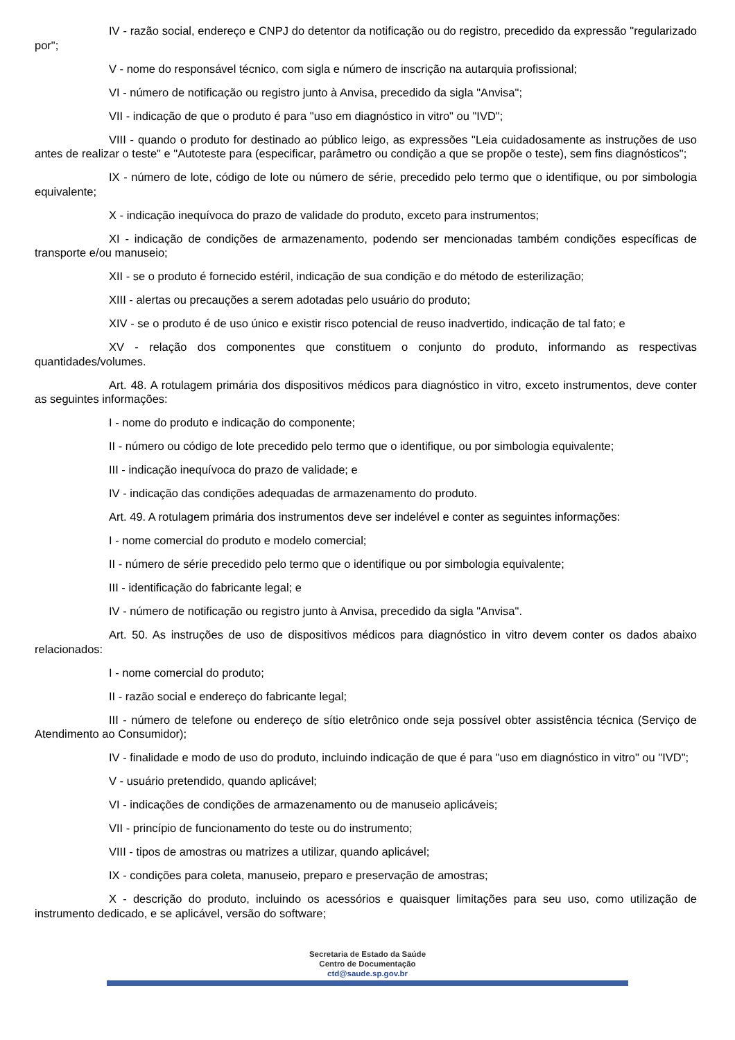IV - razão social, endereço e CNPJ do detentor da notificação ou do registro, precedido da expressão "regularizado por";
V - nome do responsável técnico, com sigla e número de inscrição na autarquia profissional;
VI - número de notificação ou registro junto à Anvisa, precedido da sigla "Anvisa";
VII - indicação de que o produto é para "uso em diagnóstico in vitro" ou "IVD";
VIII - quando o produto for destinado ao público leigo, as expressões "Leia cuidadosamente as instruções de uso antes de realizar o teste" e "Autoteste para (especificar, parâmetro ou condição a que se propõe o teste), sem fins diagnósticos";
IX - número de lote, código de lote ou número de série, precedido pelo termo que o identifique, ou por simbologia equivalente;
X - indicação inequívoca do prazo de validade do produto, exceto para instrumentos;
XI - indicação de condições de armazenamento, podendo ser mencionadas também condições específicas de transporte e/ou manuseio;
XII - se o produto é fornecido estéril, indicação de sua condição e do método de esterilização;
XIII - alertas ou precauções a serem adotadas pelo usuário do produto;
XIV - se o produto é de uso único e existir risco potencial de reuso inadvertido, indicação de tal fato; e
XV - relação dos componentes que constituem o conjunto do produto, informando as respectivas quantidades/volumes.
Art. 48. A rotulagem primária dos dispositivos médicos para diagnóstico in vitro, exceto instrumentos, deve conter as seguintes informações:
I - nome do produto e indicação do componente;
II - número ou código de lote precedido pelo termo que o identifique, ou por simbologia equivalente;
III - indicação inequívoca do prazo de validade; e
IV - indicação das condições adequadas de armazenamento do produto.
Art. 49. A rotulagem primária dos instrumentos deve ser indelével e conter as seguintes informações:
I - nome comercial do produto e modelo comercial;
II - número de série precedido pelo termo que o identifique ou por simbologia equivalente;
III - identificação do fabricante legal; e
IV - número de notificação ou registro junto à Anvisa, precedido da sigla "Anvisa".
Art. 50. As instruções de uso de dispositivos médicos para diagnóstico in vitro devem conter os dados abaixo relacionados:
I - nome comercial do produto;
II - razão social e endereço do fabricante legal;
III - número de telefone ou endereço de sítio eletrônico onde seja possível obter assistência técnica (Serviço de Atendimento ao Consumidor);
IV - finalidade e modo de uso do produto, incluindo indicação de que é para "uso em diagnóstico in vitro" ou "IVD";
V - usuário pretendido, quando aplicável;
VI - indicações de condições de armazenamento ou de manuseio aplicáveis;
VII - princípio de funcionamento do teste ou do instrumento;
VIII - tipos de amostras ou matrizes a utilizar, quando aplicável;
IX - condições para coleta, manuseio, preparo e preservação de amostras;
X - descrição do produto, incluindo os acessórios e quaisquer limitações para seu uso, como utilização de instrumento dedicado, e se aplicável, versão do software;
Secretaria de Estado da Saúde
Centro de Documentação
ctd@saude.sp.gov.br